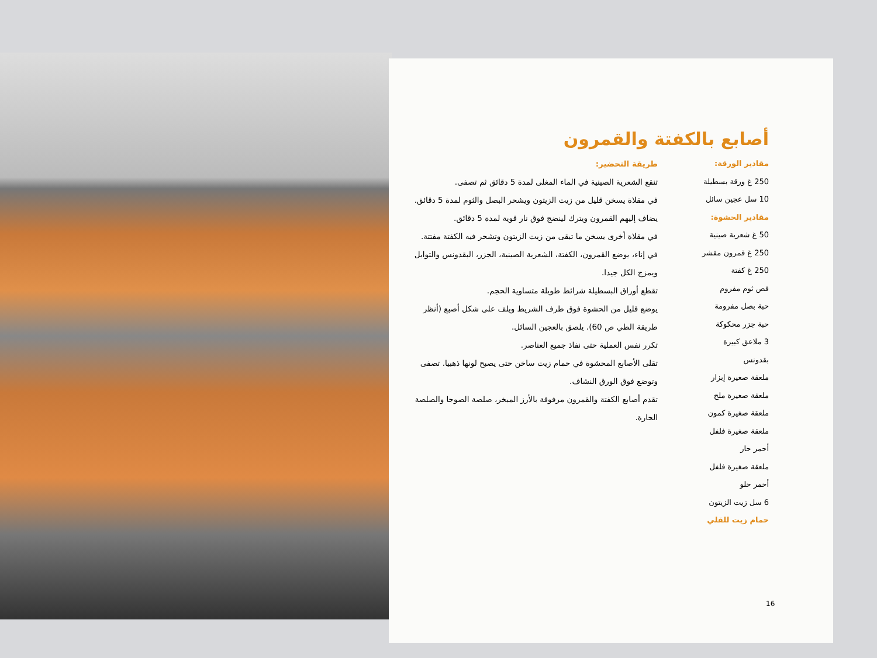أصابع بالكفتة والقمرون
مقادير الورقة:
250 غ ورقة بسطيلة
10 سل عجين سائل
مقادير الحشوة:
50 غ شعرية صينية
250 غ قمرون مقشر
250 غ كفتة
فص ثوم مفروم
حبة بصل مفرومة
حبة جزر محكوكة
3 ملاعق كبيرة
بقدونس
ملعقة صغيرة إبزار
ملعقة صغيرة ملح
ملعقة صغيرة كمون
ملعقة صغيرة فلفل
أحمر حار
ملعقة صغيرة فلفل
أحمر حلو
6 سل زيت الزيتون
حمام زيت للقلي
طريقة التحضير:
تنقع الشعرية الصينية في الماء المغلى لمدة 5 دقائق ثم تصفى.
في مقلاة يسخن قليل من زيت الزيتون ويشحر البصل والثوم لمدة 5 دقائق. يضاف إليهم القمرون ويترك لينضج فوق نار قوية لمدة 5 دقائق.
في مقلاة أخرى يسخن ما تبقى من زيت الزيتون وتشحر فيه الكفتة مفتتة.
في إناء، يوضع القمرون، الكفتة، الشعرية الصينية، الجزر، البقدونس والتوابل ويمزج الكل جيدا.
تقطع أوراق البسطيلة شرائط طويلة متساوية الحجم.
يوضع قليل من الحشوة فوق طرف الشريط ويلف على شكل أصبع (أنظر طريقة الطي ص 60). يلصق بالعجين السائل.
تكرر نفس العملية حتى نفاذ جميع العناصر.
تقلى الأصابع المحشوة في حمام زيت ساخن حتى يصبح لونها ذهبيا. تصفى وتوضع فوق الورق النشاف.
تقدم أصابع الكفتة والقمرون مرفوقة بالأرز المبخر، صلصة الصوجا والصلصة الحارة.
16